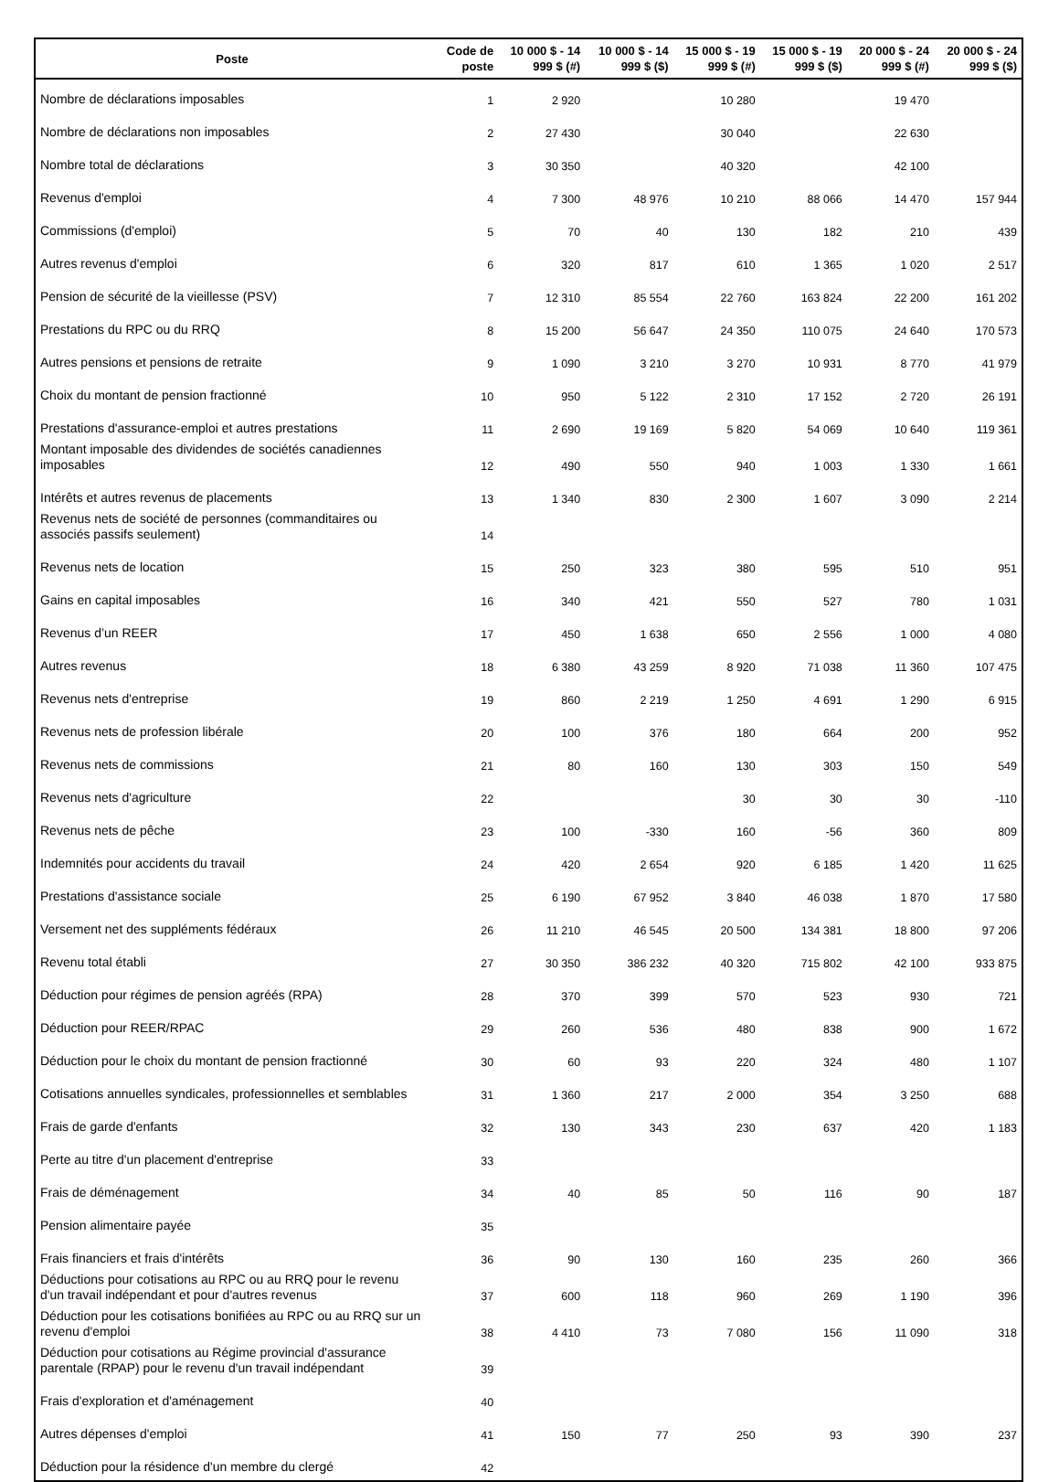| Poste | Code de poste | 10 000 $ - 14 999 $ (#) | 10 000 $ - 14 999 $ ($) | 15 000 $ - 19 999 $ (#) | 15 000 $ - 19 999 $ ($) | 20 000 $ - 24 999 $ (#) | 20 000 $ - 24 999 $ ($) |
| --- | --- | --- | --- | --- | --- | --- | --- |
| Nombre de déclarations imposables | 1 | 2 920 | | 10 280 | | 19 470 | |
| Nombre de déclarations non imposables | 2 | 27 430 | | 30 040 | | 22 630 | |
| Nombre total de déclarations | 3 | 30 350 | | 40 320 | | 42 100 | |
| Revenus d'emploi | 4 | 7 300 | 48 976 | 10 210 | 88 066 | 14 470 | 157 944 |
| Commissions (d'emploi) | 5 | 70 | 40 | 130 | 182 | 210 | 439 |
| Autres revenus d'emploi | 6 | 320 | 817 | 610 | 1 365 | 1 020 | 2 517 |
| Pension de sécurité de la vieillesse (PSV) | 7 | 12 310 | 85 554 | 22 760 | 163 824 | 22 200 | 161 202 |
| Prestations du RPC ou du RRQ | 8 | 15 200 | 56 647 | 24 350 | 110 075 | 24 640 | 170 573 |
| Autres pensions et pensions de retraite | 9 | 1 090 | 3 210 | 3 270 | 10 931 | 8 770 | 41 979 |
| Choix du montant de pension fractionné | 10 | 950 | 5 122 | 2 310 | 17 152 | 2 720 | 26 191 |
| Prestations d'assurance-emploi et autres prestations | 11 | 2 690 | 19 169 | 5 820 | 54 069 | 10 640 | 119 361 |
| Montant imposable des dividendes de sociétés canadiennes imposables | 12 | 490 | 550 | 940 | 1 003 | 1 330 | 1 661 |
| Intérêts et autres revenus de placements | 13 | 1 340 | 830 | 2 300 | 1 607 | 3 090 | 2 214 |
| Revenus nets de société de personnes (commanditaires ou associés passifs seulement) | 14 | | | | | | |
| Revenus nets de location | 15 | 250 | 323 | 380 | 595 | 510 | 951 |
| Gains en capital imposables | 16 | 340 | 421 | 550 | 527 | 780 | 1 031 |
| Revenus d’un REER | 17 | 450 | 1 638 | 650 | 2 556 | 1 000 | 4 080 |
| Autres revenus | 18 | 6 380 | 43 259 | 8 920 | 71 038 | 11 360 | 107 475 |
| Revenus nets d'entreprise | 19 | 860 | 2 219 | 1 250 | 4 691 | 1 290 | 6 915 |
| Revenus nets de profession libérale | 20 | 100 | 376 | 180 | 664 | 200 | 952 |
| Revenus nets de commissions | 21 | 80 | 160 | 130 | 303 | 150 | 549 |
| Revenus nets d'agriculture | 22 | | | 30 | 30 | 30 | -110 |
| Revenus nets de pêche | 23 | 100 | -330 | 160 | -56 | 360 | 809 |
| Indemnités pour accidents du travail | 24 | 420 | 2 654 | 920 | 6 185 | 1 420 | 11 625 |
| Prestations d'assistance sociale | 25 | 6 190 | 67 952 | 3 840 | 46 038 | 1 870 | 17 580 |
| Versement net des suppléments fédéraux | 26 | 11 210 | 46 545 | 20 500 | 134 381 | 18 800 | 97 206 |
| Revenu total établi | 27 | 30 350 | 386 232 | 40 320 | 715 802 | 42 100 | 933 875 |
| Déduction pour régimes de pension agréés (RPA) | 28 | 370 | 399 | 570 | 523 | 930 | 721 |
| Déduction pour REER/RPAC | 29 | 260 | 536 | 480 | 838 | 900 | 1 672 |
| Déduction pour le choix du montant de pension fractionné | 30 | 60 | 93 | 220 | 324 | 480 | 1 107 |
| Cotisations annuelles syndicales, professionnelles et semblables | 31 | 1 360 | 217 | 2 000 | 354 | 3 250 | 688 |
| Frais de garde d'enfants | 32 | 130 | 343 | 230 | 637 | 420 | 1 183 |
| Perte au titre d'un placement d'entreprise | 33 | | | | | | |
| Frais de déménagement | 34 | 40 | 85 | 50 | 116 | 90 | 187 |
| Pension alimentaire payée | 35 | | | | | | |
| Frais financiers et frais d'intérêts | 36 | 90 | 130 | 160 | 235 | 260 | 366 |
| Déductions pour cotisations au RPC ou au RRQ pour le revenu d'un travail indépendant et pour d'autres revenus | 37 | 600 | 118 | 960 | 269 | 1 190 | 396 |
| Déduction pour les cotisations bonifiées au RPC ou au RRQ sur un revenu d'emploi | 38 | 4 410 | 73 | 7 080 | 156 | 11 090 | 318 |
| Déduction pour cotisations au Régime provincial d'assurance parentale (RPAP) pour le revenu d'un travail indépendant | 39 | | | | | | |
| Frais d'exploration et d'aménagement | 40 | | | | | | |
| Autres dépenses d'emploi | 41 | 150 | 77 | 250 | 93 | 390 | 237 |
| Déduction pour la résidence d'un membre du clergé | 42 | | | | | | |